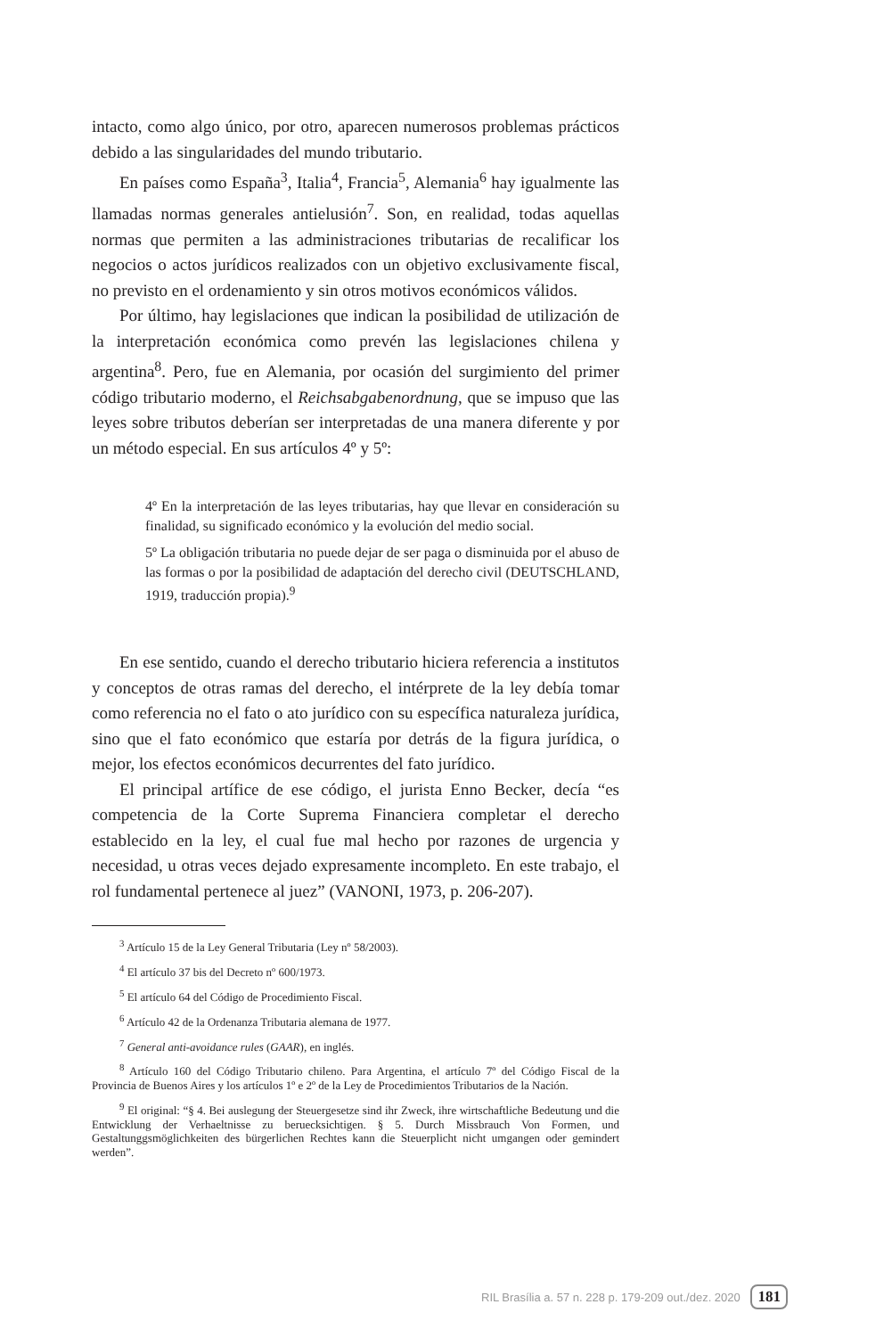intacto, como algo único, por otro, aparecen numerosos problemas prácticos debido a las singularidades del mundo tributario.
En países como España<sup>3</sup>, Italia<sup>4</sup>, Francia<sup>5</sup>, Alemania<sup>6</sup> hay igualmente las llamadas normas generales antielusión<sup>7</sup>. Son, en realidad, todas aquellas normas que permiten a las administraciones tributarias de recalificar los negocios o actos jurídicos realizados con un objetivo exclusivamente fiscal, no previsto en el ordenamiento y sin otros motivos económicos válidos.
Por último, hay legislaciones que indican la posibilidad de utilización de la interpretación económica como prevén las legislaciones chilena y argentina<sup>8</sup>. Pero, fue en Alemania, por ocasión del surgimiento del primer código tributario moderno, el Reichsabgabenordnung, que se impuso que las leyes sobre tributos deberían ser interpretadas de una manera diferente y por un método especial. En sus artículos 4º y 5º:
4º En la interpretación de las leyes tributarias, hay que llevar en consideración su finalidad, su significado económico y la evolución del medio social.
5º La obligación tributaria no puede dejar de ser paga o disminuida por el abuso de las formas o por la posibilidad de adaptación del derecho civil (DEUTSCHLAND, 1919, traducción propia).<sup>9</sup>
En ese sentido, cuando el derecho tributario hiciera referencia a institutos y conceptos de otras ramas del derecho, el intérprete de la ley debía tomar como referencia no el fato o ato jurídico con su específica naturaleza jurídica, sino que el fato económico que estaría por detrás de la figura jurídica, o mejor, los efectos económicos decurrentes del fato jurídico.
El principal artífice de ese código, el jurista Enno Becker, decía “es competencia de la Corte Suprema Financiera completar el derecho establecido en la ley, el cual fue mal hecho por razones de urgencia y necesidad, u otras veces dejado expresamente incompleto. En este trabajo, el rol fundamental pertenece al juez” (VANONI, 1973, p. 206-207).
<sup>3</sup> Artículo 15 de la Ley General Tributaria (Ley nº 58/2003).
<sup>4</sup> El artículo 37 bis del Decreto nº 600/1973.
<sup>5</sup> El artículo 64 del Código de Procedimiento Fiscal.
<sup>6</sup> Artículo 42 de la Ordenanza Tributaria alemana de 1977.
<sup>7</sup> General anti-avoidance rules (GAAR), en inglés.
<sup>8</sup> Artículo 160 del Código Tributario chileno. Para Argentina, el artículo 7º del Código Fiscal de la Provincia de Buenos Aires y los artículos 1º e 2º de la Ley de Procedimientos Tributarios de la Nación.
<sup>9</sup> El original: “§ 4. Bei auslegung der Steuergesetze sind ihr Zweck, ihre wirtschaftliche Bedeutung und die Entwicklung der Verhaeltnisse zu beruecksichtigen. § 5. Durch Missbrauch Von Formen, und Gestaltunggsmöglichkeiten des bürgerlichen Rechtes kann die Steuerplicht nicht umgangen oder gemindert werden”.
RIL Brasília a. 57 n. 228 p. 179-209 out./dez. 2020 181